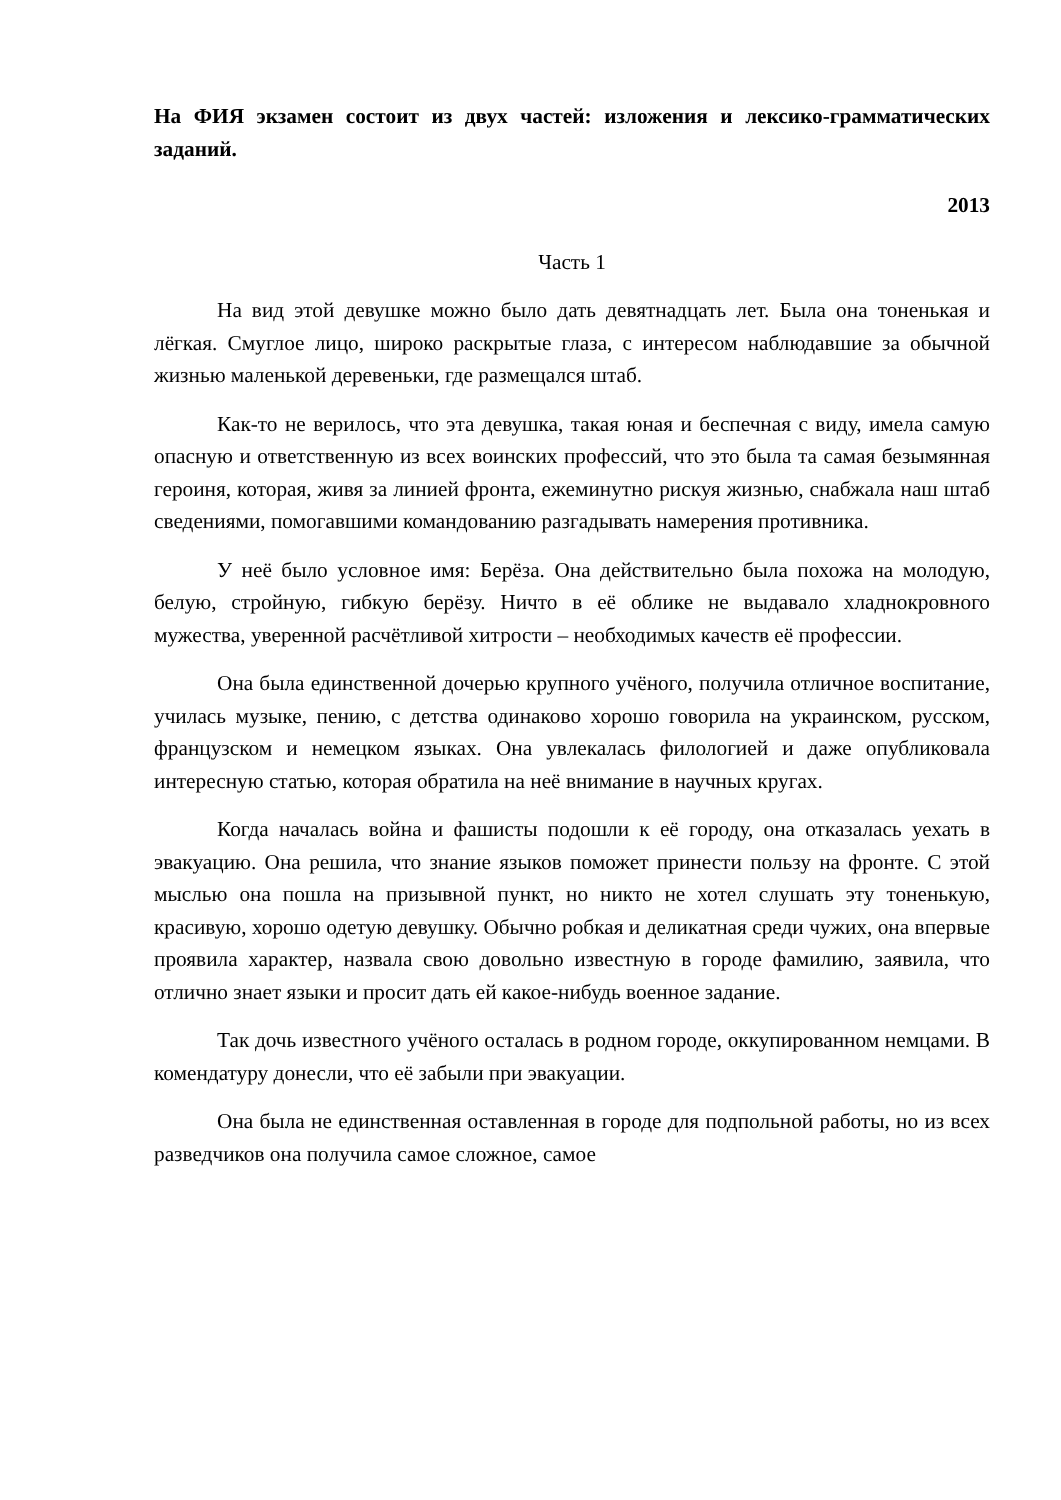На ФИЯ экзамен состоит из двух частей: изложения и лексико-грамматических заданий.
2013
Часть 1
На вид этой девушке можно было дать девятнадцать лет. Была она тоненькая и лёгкая. Смуглое лицо, широко раскрытые глаза, с интересом наблюдавшие за обычной жизнью маленькой деревеньки, где размещался штаб.
Как-то не верилось, что эта девушка, такая юная и беспечная с виду, имела самую опасную и ответственную из всех воинских профессий, что это была та самая безымянная героиня, которая, живя за линией фронта, ежеминутно рискуя жизнью, снабжала наш штаб сведениями, помогавшими командованию разгадывать намерения противника.
У неё было условное имя: Берёза. Она действительно была похожа на молодую, белую, стройную, гибкую берёзу. Ничто в её облике не выдавало хладнокровного мужества, уверенной расчётливой хитрости – необходимых качеств её профессии.
Она была единственной дочерью крупного учёного, получила отличное воспитание, училась музыке, пению, с детства одинаково хорошо говорила на украинском, русском, французском и немецком языках. Она увлекалась филологией и даже опубликовала интересную статью, которая обратила на неё внимание в научных кругах.
Когда началась война и фашисты подошли к её городу, она отказалась уехать в эвакуацию. Она решила, что знание языков поможет принести пользу на фронте. С этой мыслью она пошла на призывной пункт, но никто не хотел слушать эту тоненькую, красивую, хорошо одетую девушку. Обычно робкая и деликатная среди чужих, она впервые проявила характер, назвала свою довольно известную в городе фамилию, заявила, что отлично знает языки и просит дать ей какое-нибудь военное задание.
Так дочь известного учёного осталась в родном городе, оккупированном немцами. В комендатуру донесли, что её забыли при эвакуации.
Она была не единственная оставленная в городе для подпольной работы, но из всех разведчиков она получила самое сложное, самое